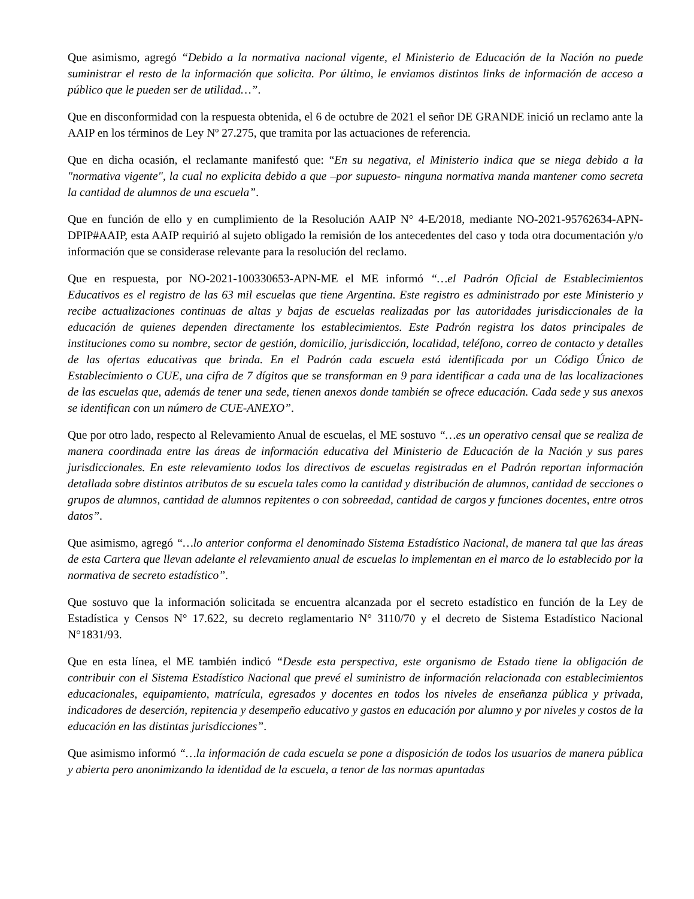Que asimismo, agregó “Debido a la normativa nacional vigente, el Ministerio de Educación de la Nación no puede suministrar el resto de la información que solicita. Por último, le enviamos distintos links de información de acceso a público que le pueden ser de utilidad…”.
Que en disconformidad con la respuesta obtenida, el 6 de octubre de 2021 el señor DE GRANDE inició un reclamo ante la AAIP en los términos de Ley Nº 27.275, que tramita por las actuaciones de referencia.
Que en dicha ocasión, el reclamante manifestó que: “En su negativa, el Ministerio indica que se niega debido a la "normativa vigente", la cual no explicita debido a que –por supuesto- ninguna normativa manda mantener como secreta la cantidad de alumnos de una escuela”.
Que en función de ello y en cumplimiento de la Resolución AAIP N° 4-E/2018, mediante NO-2021-95762634-APN-DPIP#AAIP, esta AAIP requirió al sujeto obligado la remisión de los antecedentes del caso y toda otra documentación y/o información que se considerase relevante para la resolución del reclamo.
Que en respuesta, por NO-2021-100330653-APN-ME el ME informó “…el Padrón Oficial de Establecimientos Educativos es el registro de las 63 mil escuelas que tiene Argentina. Este registro es administrado por este Ministerio y recibe actualizaciones continuas de altas y bajas de escuelas realizadas por las autoridades jurisdiccionales de la educación de quienes dependen directamente los establecimientos. Este Padrón registra los datos principales de instituciones como su nombre, sector de gestión, domicilio, jurisdicción, localidad, teléfono, correo de contacto y detalles de las ofertas educativas que brinda. En el Padrón cada escuela está identificada por un Código Único de Establecimiento o CUE, una cifra de 7 dígitos que se transforman en 9 para identificar a cada una de las localizaciones de las escuelas que, además de tener una sede, tienen anexos donde también se ofrece educación. Cada sede y sus anexos se identifican con un número de CUE-ANEXO”.
Que por otro lado, respecto al Relevamiento Anual de escuelas, el ME sostuvo “…es un operativo censal que se realiza de manera coordinada entre las áreas de información educativa del Ministerio de Educación de la Nación y sus pares jurisdiccionales. En este relevamiento todos los directivos de escuelas registradas en el Padrón reportan información detallada sobre distintos atributos de su escuela tales como la cantidad y distribución de alumnos, cantidad de secciones o grupos de alumnos, cantidad de alumnos repitentes o con sobreedad, cantidad de cargos y funciones docentes, entre otros datos”.
Que asimismo, agregó “…lo anterior conforma el denominado Sistema Estadístico Nacional, de manera tal que las áreas de esta Cartera que llevan adelante el relevamiento anual de escuelas lo implementan en el marco de lo establecido por la normativa de secreto estadístico”.
Que sostuvo que la información solicitada se encuentra alcanzada por el secreto estadístico en función de la Ley de Estadística y Censos N° 17.622, su decreto reglamentario N° 3110/70 y el decreto de Sistema Estadístico Nacional N°1831/93.
Que en esta línea, el ME también indicó “Desde esta perspectiva, este organismo de Estado tiene la obligación de contribuir con el Sistema Estadístico Nacional que prevé el suministro de información relacionada con establecimientos educacionales, equipamiento, matrícula, egresados y docentes en todos los niveles de enseñanza pública y privada, indicadores de deserción, repitencia y desempeño educativo y gastos en educación por alumno y por niveles y costos de la educación en las distintas jurisdicciones”.
Que asimismo informó “…la información de cada escuela se pone a disposición de todos los usuarios de manera pública y abierta pero anonimizando la identidad de la escuela, a tenor de las normas apuntadas